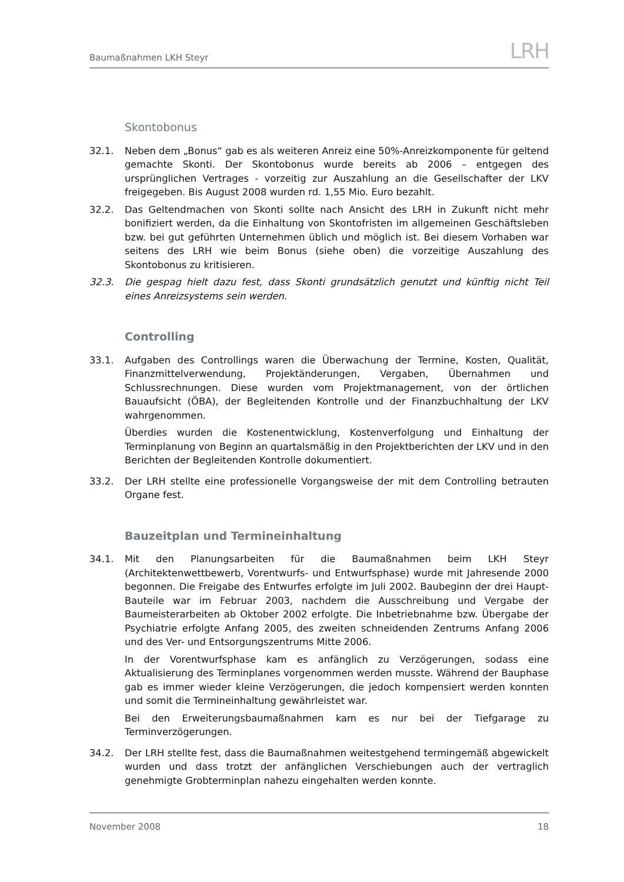Baumaßnahmen LKH Steyr
LRH
Skontobonus
32.1. Neben dem „Bonus“ gab es als weiteren Anreiz eine 50%-Anreizkomponente für geltend gemachte Skonti. Der Skontobonus wurde bereits ab 2006 – entgegen des ursprünglichen Vertrages - vorzeitig zur Auszahlung an die Gesellschafter der LKV freigegeben. Bis August 2008 wurden rd. 1,55 Mio. Euro bezahlt.
32.2. Das Geltendmachen von Skonti sollte nach Ansicht des LRH in Zukunft nicht mehr bonifiziert werden, da die Einhaltung von Skontofristen im allgemeinen Geschäftsleben bzw. bei gut geführten Unternehmen üblich und möglich ist. Bei diesem Vorhaben war seitens des LRH wie beim Bonus (siehe oben) die vorzeitige Auszahlung des Skontobonus zu kritisieren.
32.3. Die gespag hielt dazu fest, dass Skonti grundsätzlich genutzt und künftig nicht Teil eines Anreizsystems sein werden.
Controlling
33.1. Aufgaben des Controllings waren die Überwachung der Termine, Kosten, Qualität, Finanzmittelverwendung, Projektänderungen, Vergaben, Übernahmen und Schlussrechnungen. Diese wurden vom Projektmanagement, von der örtlichen Bauaufsicht (ÖBA), der Begleitenden Kontrolle und der Finanzbuchhaltung der LKV wahrgenommen.
Überdies wurden die Kostenentwicklung, Kostenverfolgung und Einhaltung der Terminplanung von Beginn an quartalsmäßig in den Projektberichten der LKV und in den Berichten der Begleitenden Kontrolle dokumentiert.
33.2. Der LRH stellte eine professionelle Vorgangsweise der mit dem Controlling betrauten Organe fest.
Bauzeitplan und Termineinhaltung
34.1. Mit den Planungsarbeiten für die Baumaßnahmen beim LKH Steyr (Architektenwettbewerb, Vorentwurfs- und Entwurfsphase) wurde mit Jahresende 2000 begonnen. Die Freigabe des Entwurfes erfolgte im Juli 2002. Baubeginn der drei Haupt-Bauteile war im Februar 2003, nachdem die Ausschreibung und Vergabe der Baumeisterarbeiten ab Oktober 2002 erfolgte. Die Inbetriebnahme bzw. Übergabe der Psychiatrie erfolgte Anfang 2005, des zweiten schneidenden Zentrums Anfang 2006 und des Ver- und Entsorgungszentrums Mitte 2006.
In der Vorentwurfsphase kam es anfänglich zu Verzögerungen, sodass eine Aktualisierung des Terminplanes vorgenommen werden musste. Während der Bauphase gab es immer wieder kleine Verzögerungen, die jedoch kompensiert werden konnten und somit die Termineinhaltung gewährleistet war.
Bei den Erweiterungsbaumaßnahmen kam es nur bei der Tiefgarage zu Terminverzögerungen.
34.2. Der LRH stellte fest, dass die Baumaßnahmen weitestgehend termingemäß abgewickelt wurden und dass trotzt der anfänglichen Verschiebungen auch der vertraglich genehmigte Grobterminplan nahezu eingehalten werden konnte.
November 2008 18